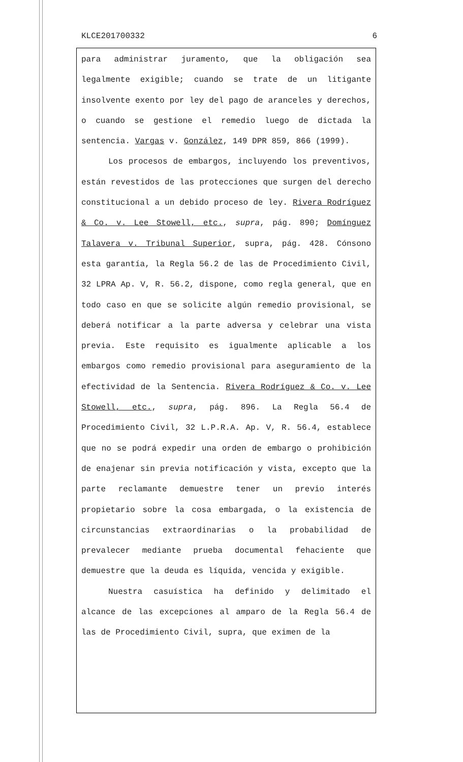KLCE201700332 6
para administrar juramento, que la obligación sea legalmente exigible; cuando se trate de un litigante insolvente exento por ley del pago de aranceles y derechos, o cuando se gestione el remedio luego de dictada la sentencia. Vargas v. González, 149 DPR 859, 866 (1999).
Los procesos de embargos, incluyendo los preventivos, están revestidos de las protecciones que surgen del derecho constitucional a un debido proceso de ley. Rivera Rodríguez & Co. v. Lee Stowell, etc., supra, pág. 890; Domínguez Talavera v. Tribunal Superior, supra, pág. 428. Cónsono esta garantía, la Regla 56.2 de las de Procedimiento Civil, 32 LPRA Ap. V, R. 56.2, dispone, como regla general, que en todo caso en que se solicite algún remedio provisional, se deberá notificar a la parte adversa y celebrar una vista previa. Este requisito es igualmente aplicable a los embargos como remedio provisional para aseguramiento de la efectividad de la Sentencia. Rivera Rodríguez & Co. v. Lee Stowell, etc., supra, pág. 896. La Regla 56.4 de Procedimiento Civil, 32 L.P.R.A. Ap. V, R. 56.4, establece que no se podrá expedir una orden de embargo o prohibición de enajenar sin previa notificación y vista, excepto que la parte reclamante demuestre tener un previo interés propietario sobre la cosa embargada, o la existencia de circunstancias extraordinarias o la probabilidad de prevalecer mediante prueba documental fehaciente que demuestre que la deuda es líquida, vencida y exigible.
Nuestra casuística ha definido y delimitado el alcance de las excepciones al amparo de la Regla 56.4 de las de Procedimiento Civil, supra, que eximen de la